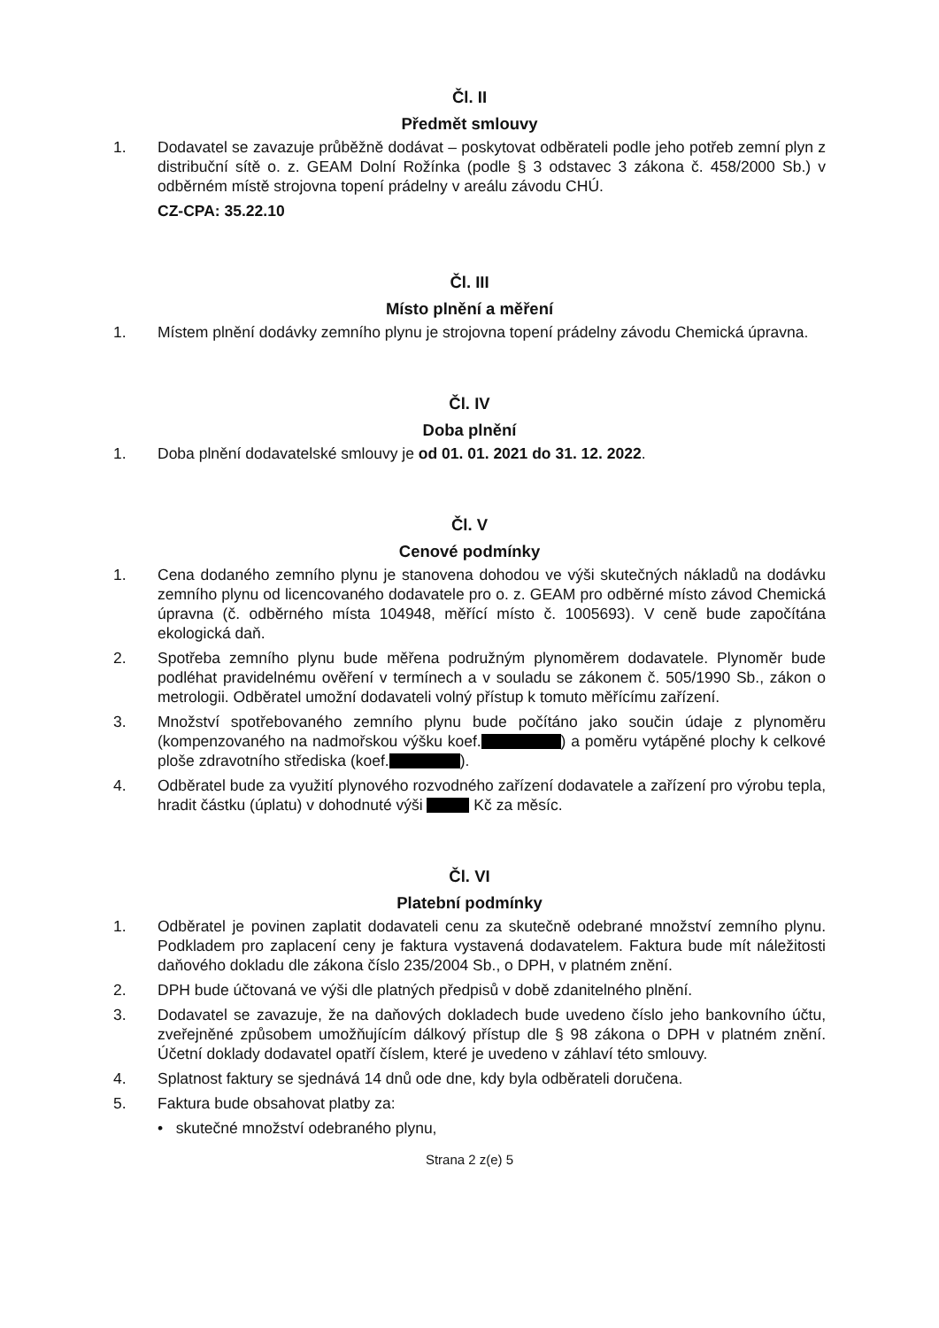Čl. II
Předmět smlouvy
1. Dodavatel se zavazuje průběžně dodávat – poskytovat odběrateli podle jeho potřeb zemní plyn z distribuční sítě o. z. GEAM Dolní Rožínka (podle § 3 odstavec 3 zákona č. 458/2000 Sb.) v odběrném místě strojovna topení prádelny v areálu závodu CHÚ.
CZ-CPA: 35.22.10
Čl. III
Místo plnění a měření
1. Místem plnění dodávky zemního plynu je strojovna topení prádelny závodu Chemická úpravna.
Čl. IV
Doba plnění
1. Doba plnění dodavatelské smlouvy je od 01. 01. 2021 do 31. 12. 2022.
Čl. V
Cenové podmínky
1. Cena dodaného zemního plynu je stanovena dohodou ve výši skutečných nákladů na dodávku zemního plynu od licencovaného dodavatele pro o. z. GEAM pro odběrné místo závod Chemická úpravna (č. odběrného místa 104948, měřící místo č. 1005693). V ceně bude započítána ekologická daň.
2. Spotřeba zemního plynu bude měřena podružným plynoměrem dodavatele. Plynoměr bude podléhat pravidelnému ověření v termínech a v souladu se zákonem č. 505/1990 Sb., zákon o metrologii. Odběratel umožní dodavateli volný přístup k tomuto měřícímu zařízení.
3. Množství spotřebovaného zemního plynu bude počítáno jako součin údaje z plynoměru (kompenzovaného na nadmořskou výšku koef. ) a poměru vytápěné plochy k celkové ploše zdravotního střediska (koef. ).
4. Odběratel bude za využití plynového rozvodného zařízení dodavatele a zařízení pro výrobu tepla, hradit částku (úplatu) v dohodnuté výši Kč za měsíc.
Čl. VI
Platební podmínky
1. Odběratel je povinen zaplatit dodavateli cenu za skutečně odebrané množství zemního plynu. Podkladem pro zaplacení ceny je faktura vystavená dodavatelem. Faktura bude mít náležitosti daňového dokladu dle zákona číslo 235/2004 Sb., o DPH, v platném znění.
2. DPH bude účtovaná ve výši dle platných předpisů v době zdanitelného plnění.
3. Dodavatel se zavazuje, že na daňových dokladech bude uvedeno číslo jeho bankovního účtu, zveřejněné způsobem umožňujícím dálkový přístup dle § 98 zákona o DPH v platném znění. Účetní doklady dodavatel opatří číslem, které je uvedeno v záhlaví této smlouvy.
4. Splatnost faktury se sjednává 14 dnů ode dne, kdy byla odběrateli doručena.
5. Faktura bude obsahovat platby za:
• skutečné množství odebraného plynu,
Strana 2 z(e) 5